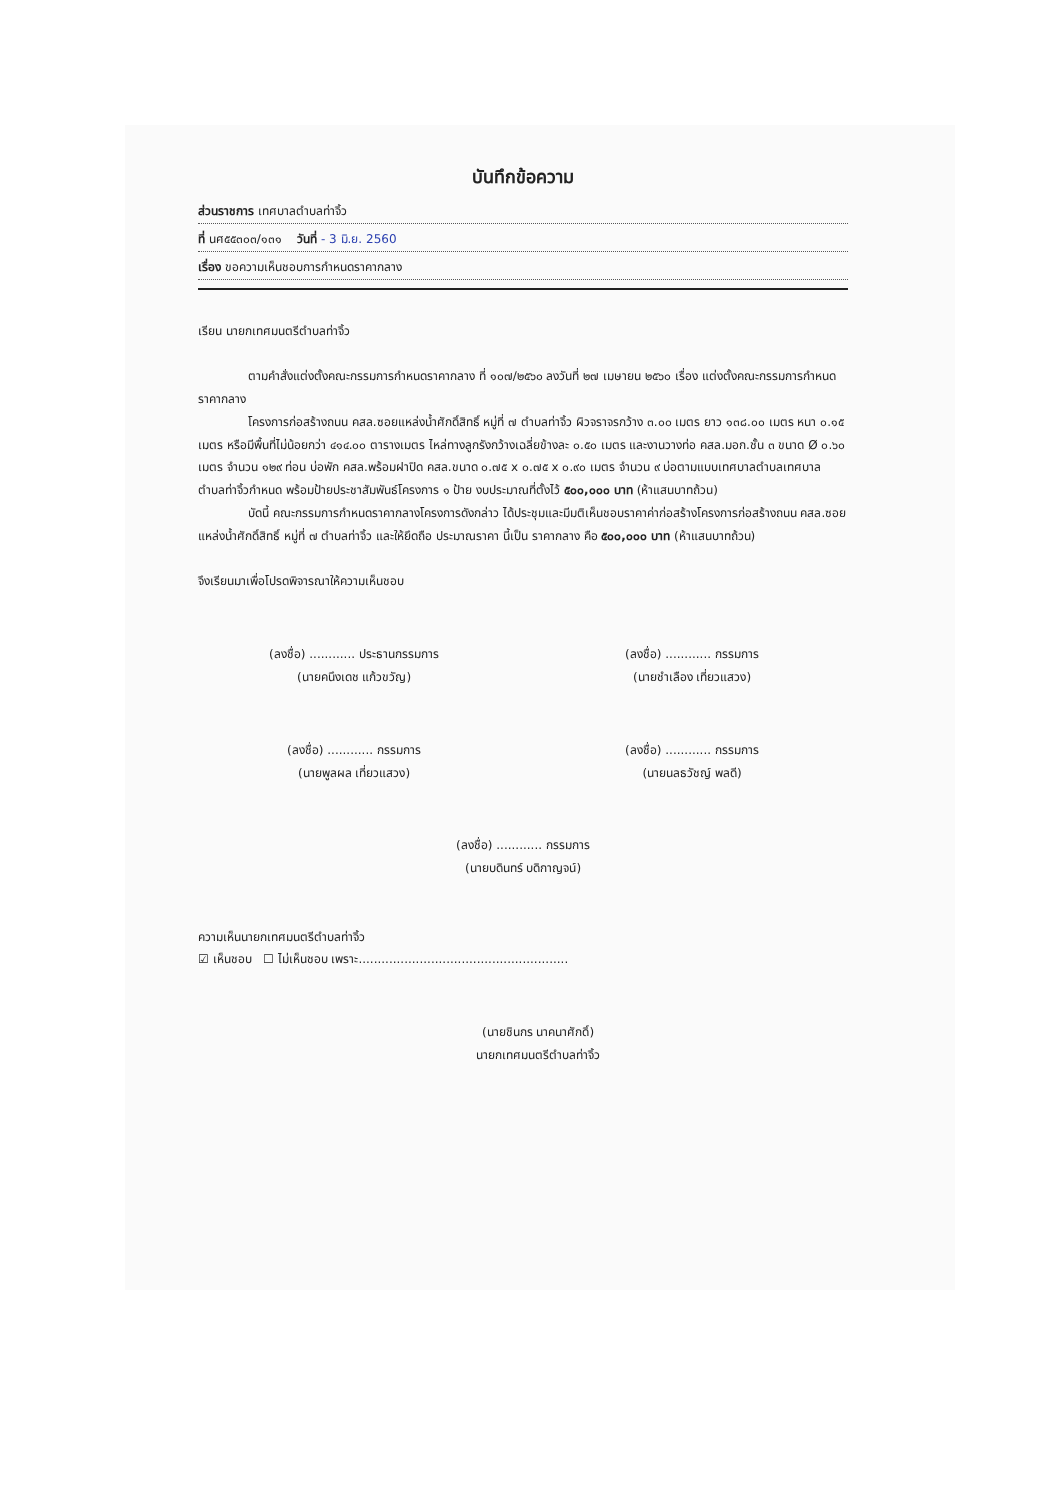บันทึกข้อความ
ส่วนราชการ เทศบาลตำบลท่าจิ้ว
ที่ นศ๕๕๓๐๓/๑๓๑ วันที่ - 3 มิ.ย. 2560
เรื่อง ขอความเห็นชอบการกำหนดราคากลาง
เรียน นายกเทศมนตรีตำบลท่าจิ้ว
ตามคำสั่งแต่งตั้งคณะกรรมการกำหนดราคากลาง ที่ ๑๐๗/๒๕๖๐ ลงวันที่ ๒๗ เมษายน ๒๕๖๐ เรื่อง แต่งตั้งคณะกรรมการกำหนดราคากลาง
โครงการก่อสร้างถนน คสล.ซอยแหล่งน้ำศักดิ์สิทธิ์ หมู่ที่ ๗ ตำบลท่าจิ้ว ผิวจราจรกว้าง ๓.๐๐ เมตร ยาว ๑๓๘.๐๐ เมตร หนา ๐.๑๕ เมตร หรือมีพื้นที่ไม่น้อยกว่า ๔๑๔.๐๐ ตารางเมตร ไหล่ทางลูกรังกว้างเฉลี่ยข้างละ ๐.๕๐ เมตร และงานวางท่อ คสล.มอก.ชั้น ๓ ขนาด Ø ๐.๖๐ เมตร จำนวน ๑๒๙ ท่อน บ่อพัก คสล.พร้อมฝาปิด คสล.ขนาด ๐.๗๕ x ๐.๗๕ x ๐.๙๐ เมตร จำนวน ๙ บ่อตามแบบเทศบาลตำบลเทศบาลตำบลท่าจิ้วกำหนด พร้อมป้ายประชาสัมพันธ์โครงการ ๑ ป้าย งบประมาณที่ตั้งไว้ ๕๐๐,๐๐๐ บาท (ห้าแสนบาทถ้วน)
บัดนี้ คณะกรรมการกำหนดราคากลางโครงการดังกล่าว ได้ประชุมและมีมติเห็นชอบราคาค่าก่อสร้างโครงการก่อสร้างถนน คสล.ซอยแหล่งน้ำศักดิ์สิทธิ์ หมู่ที่ ๗ ตำบลท่าจิ้ว และให้ยึดถือ ประมาณราคา นี้เป็น ราคากลาง คือ ๕๐๐,๐๐๐ บาท (ห้าแสนบาทถ้วน)
จึงเรียนมาเพื่อโปรดพิจารณาให้ความเห็นชอบ
(ลงชื่อ) ............ ประธานกรรมการ
(นายคนึงเดช แก้วขวัญ)
(ลงชื่อ) ............ กรรมการ
(นายชำเลือง เที่ยวแสวง)
(ลงชื่อ) ............ กรรมการ
(นายพูลผล เที่ยวแสวง)
(ลงชื่อ) ............ กรรมการ
(นายนลธวัชญ์ พลดี)
(ลงชื่อ) ............ กรรมการ
(นายบดินทร์ บดิกาญจน์)
ความเห็นนายกเทศมนตรีตำบลท่าจิ้ว
☑ เห็นชอบ ☐ ไม่เห็นชอบ เพราะ.......................................................
(นายชินกร นาคนาศักดิ์)
นายกเทศมนตรีตำบลท่าจิ้ว